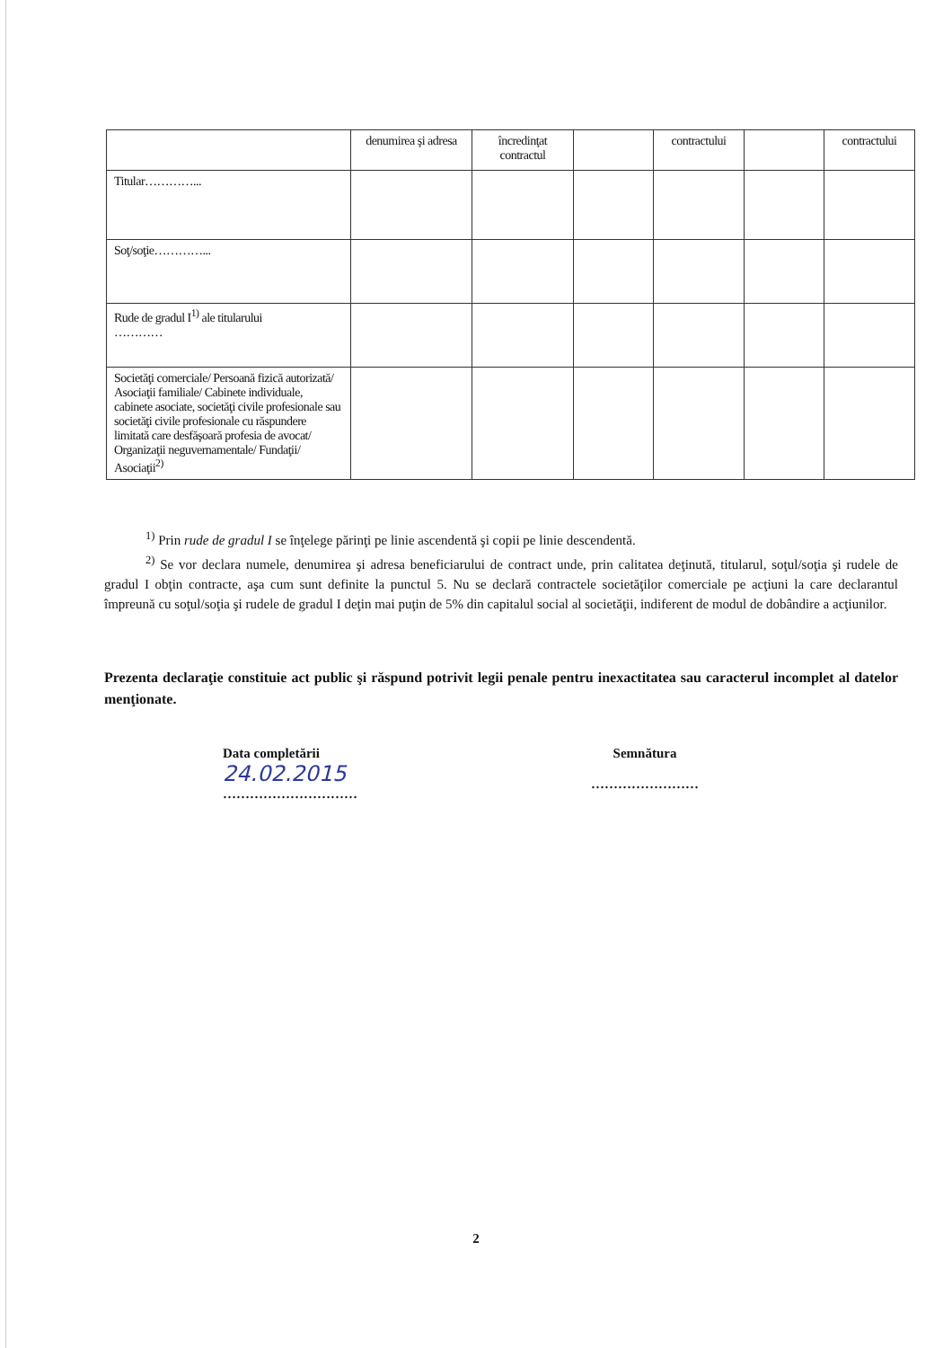| | denumirea şi adresa | încredinţat contractul | | contractului | | contractului |
| Titular…………... | | | | | | |
| Soţ/soţie…………... | | | | | | |
| Rude de gradul I<sup>1)</sup> ale titularului ………… | | | | | | |
| Societăţi comerciale/ Persoană fizică autorizată/ Asociaţii familiale/ Cabinete individuale, cabinete asociate, societăţi civile profesionale sau societăţi civile profesionale cu răspundere limitată care desfăşoară profesia de avocat/ Organizaţii neguvernamentale/ Fundaţii/ Asociaţii<sup>2)</sup> | | | | | | |
<sup>1)</sup> Prin rude de gradul I se înţelege părinţi pe linie ascendentă şi copii pe linie descendentă.
<sup>2)</sup> Se vor declara numele, denumirea şi adresa beneficiarului de contract unde, prin calitatea deţinută, titularul, soţul/soţia şi rudele de gradul I obţin contracte, aşa cum sunt definite la punctul 5. Nu se declară contractele societăţilor comerciale pe acţiuni la care declarantul împreună cu soţul/soţia şi rudele de gradul I deţin mai puţin de 5% din capitalul social al societăţii, indiferent de modul de dobândire a acţiunilor.
Prezenta declaraţie constituie act public şi răspund potrivit legii penale pentru inexactitatea sau caracterul incomplet al datelor menţionate.
Data completării
24.02.2015
…………………………
Semnătura
……………………
2